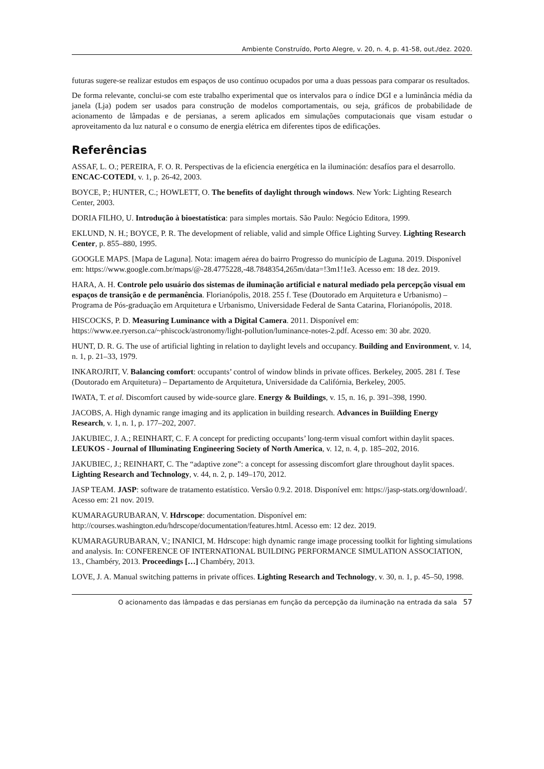Ambiente Construído, Porto Alegre, v. 20, n. 4, p. 41-58, out./dez. 2020.
futuras sugere-se realizar estudos em espaços de uso contínuo ocupados por uma a duas pessoas para comparar os resultados.
De forma relevante, conclui-se com este trabalho experimental que os intervalos para o índice DGI e a luminância média da janela (Lja) podem ser usados para construção de modelos comportamentais, ou seja, gráficos de probabilidade de acionamento de lâmpadas e de persianas, a serem aplicados em simulações computacionais que visam estudar o aproveitamento da luz natural e o consumo de energia elétrica em diferentes tipos de edificações.
Referências
ASSAF, L. O.; PEREIRA, F. O. R. Perspectivas de la eficiencia energética en la iluminación: desafíos para el desarrollo. ENCAC-COTEDI, v. 1, p. 26-42, 2003.
BOYCE, P.; HUNTER, C.; HOWLETT, O. The benefits of daylight through windows. New York: Lighting Research Center, 2003.
DORIA FILHO, U. Introdução à bioestatística: para simples mortais. São Paulo: Negócio Editora, 1999.
EKLUND, N. H.; BOYCE, P. R. The development of reliable, valid and simple Office Lighting Survey. Lighting Research Center, p. 855–880, 1995.
GOOGLE MAPS. [Mapa de Laguna]. Nota: imagem aérea do bairro Progresso do município de Laguna. 2019. Disponível em: https://www.google.com.br/maps/@-28.4775228,-48.7848354,265m/data=!3m1!1e3. Acesso em: 18 dez. 2019.
HARA, A. H. Controle pelo usuário dos sistemas de iluminação artificial e natural mediado pela percepção visual em espaços de transição e de permanência. Florianópolis, 2018. 255 f. Tese (Doutorado em Arquitetura e Urbanismo) – Programa de Pós-graduação em Arquitetura e Urbanismo, Universidade Federal de Santa Catarina, Florianópolis, 2018.
HISCOCKS, P. D. Measuring Luminance with a Digital Camera. 2011. Disponível em: https://www.ee.ryerson.ca/~phiscock/astronomy/light-pollution/luminance-notes-2.pdf. Acesso em: 30 abr. 2020.
HUNT, D. R. G. The use of artificial lighting in relation to daylight levels and occupancy. Building and Environment, v. 14, n. 1, p. 21–33, 1979.
INKAROJRIT, V. Balancing comfort: occupants’ control of window blinds in private offices. Berkeley, 2005. 281 f. Tese (Doutorado em Arquitetura) – Departamento de Arquitetura, Universidade da Califórnia, Berkeley, 2005.
IWATA, T. et al. Discomfort caused by wide-source glare. Energy & Buildings, v. 15, n. 16, p. 391–398, 1990.
JACOBS, A. High dynamic range imaging and its application in building research. Advances in Buiilding Energy Research, v. 1, n. 1, p. 177–202, 2007.
JAKUBIEC, J. A.; REINHART, C. F. A concept for predicting occupants’ long-term visual comfort within daylit spaces. LEUKOS - Journal of Illuminating Engineering Society of North America, v. 12, n. 4, p. 185–202, 2016.
JAKUBIEC, J.; REINHART, C. The “adaptive zone”: a concept for assessing discomfort glare throughout daylit spaces. Lighting Research and Technology, v. 44, n. 2, p. 149–170, 2012.
JASP TEAM. JASP: software de tratamento estatístico. Versão 0.9.2. 2018. Disponível em: https://jasp-stats.org/download/. Acesso em: 21 nov. 2019.
KUMARAGURUBARAN, V. Hdrscope: documentation. Disponível em: http://courses.washington.edu/hdrscope/documentation/features.html. Acesso em: 12 dez. 2019.
KUMARAGURUBARAN, V.; INANICI, M. Hdrscope: high dynamic range image processing toolkit for lighting simulations and analysis. In: CONFERENCE OF INTERNATIONAL BUILDING PERFORMANCE SIMULATION ASSOCIATION, 13., Chambéry, 2013. Proceedings […] Chambéry, 2013.
LOVE, J. A. Manual switching patterns in private offices. Lighting Research and Technology, v. 30, n. 1, p. 45–50, 1998.
O acionamento das lâmpadas e das persianas em função da percepção da iluminação na entrada da sala 57